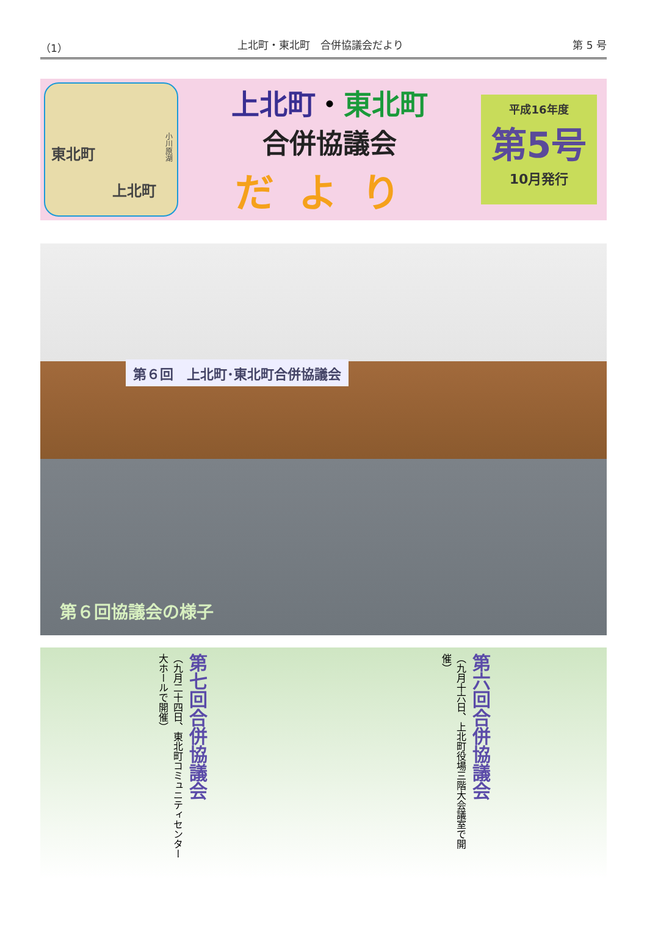（1） 上北町・東北町　合併協議会だより 第 5 号
東北町
上北町
小川原湖
上北町・東北町
合併協議会
だより
平成16年度
第5号
10月発行
第６回　上北町･東北町合併協議会
第６回協議会の様子
第七回合併協議会
（九月二十四日、東北町コミュニティセンター大ホールで開催）
第六回合併協議会
（九月十六日、上北町役場三階大会議室で開催）